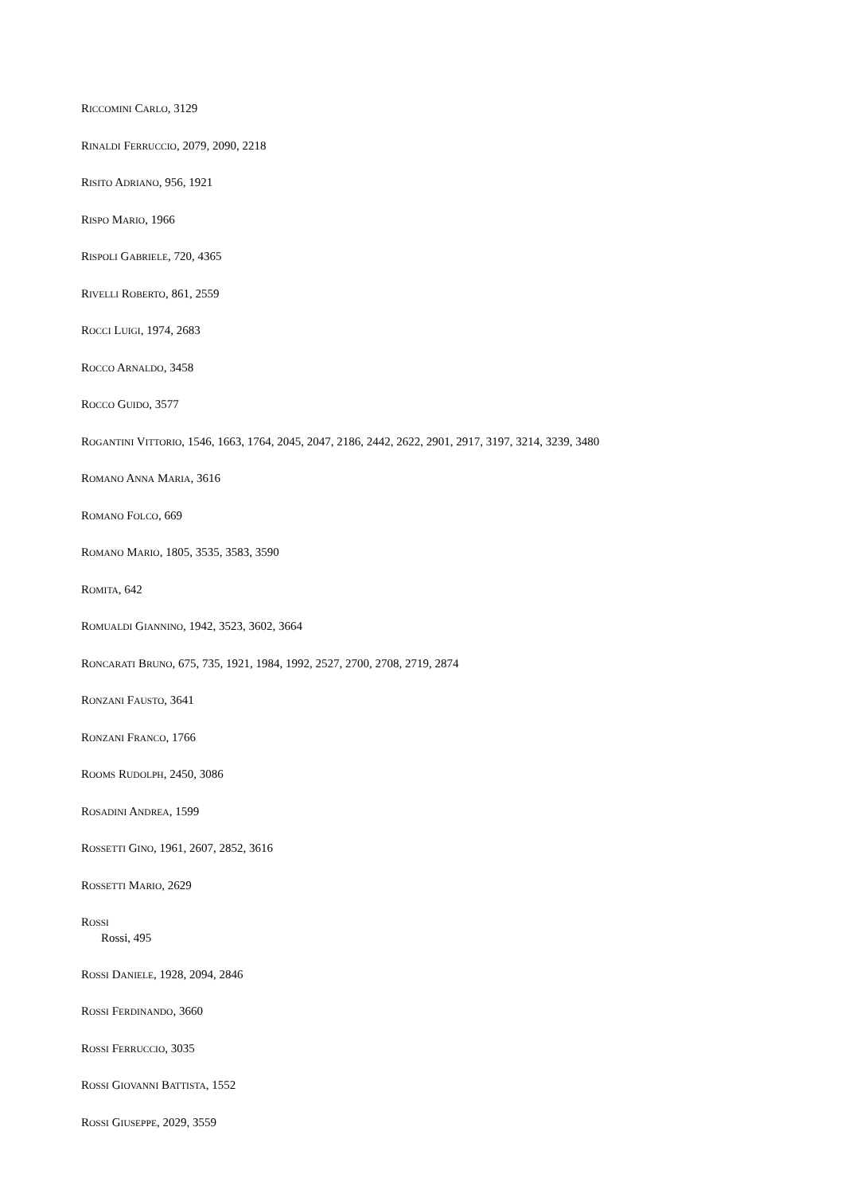RICCOMINI CARLO, 3129
RINALDI FERRUCCIO, 2079, 2090, 2218
RISITO ADRIANO, 956, 1921
RISPO MARIO, 1966
RISPOLI GABRIELE, 720, 4365
RIVELLI ROBERTO, 861, 2559
ROCCI LUIGI, 1974, 2683
ROCCO ARNALDO, 3458
ROCCO GUIDO, 3577
ROGANTINI VITTORIO, 1546, 1663, 1764, 2045, 2047, 2186, 2442, 2622, 2901, 2917, 3197, 3214, 3239, 3480
ROMANO ANNA MARIA, 3616
ROMANO FOLCO, 669
ROMANO MARIO, 1805, 3535, 3583, 3590
ROMITA, 642
ROMUALDI GIANNINO, 1942, 3523, 3602, 3664
RONCARATI BRUNO, 675, 735, 1921, 1984, 1992, 2527, 2700, 2708, 2719, 2874
RONZANI FAUSTO, 3641
RONZANI FRANCO, 1766
ROOMS RUDOLPH, 2450, 3086
ROSADINI ANDREA, 1599
ROSSETTI GINO, 1961, 2607, 2852, 3616
ROSSETTI MARIO, 2629
ROSSI
Rossi, 495
ROSSI DANIELE, 1928, 2094, 2846
ROSSI FERDINANDO, 3660
ROSSI FERRUCCIO, 3035
ROSSI GIOVANNI BATTISTA, 1552
ROSSI GIUSEPPE, 2029, 3559